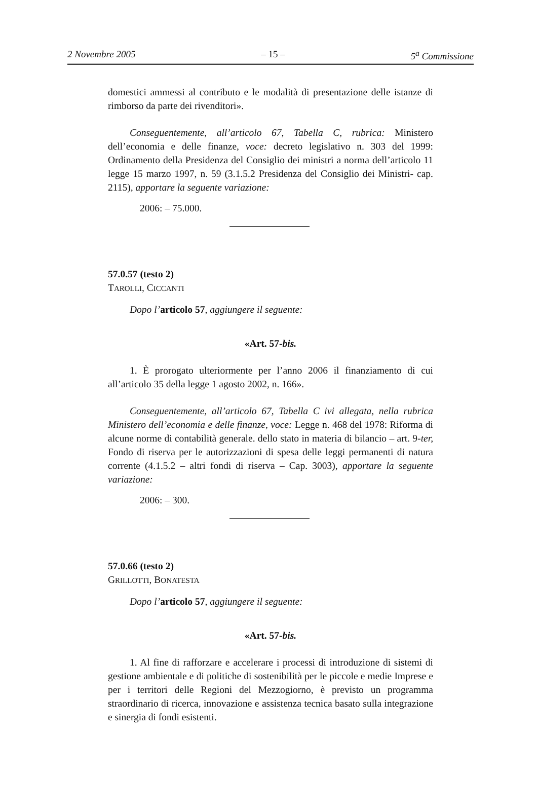2 Novembre 2005 – 15 – 5<sup>a</sup> Commissione
domestici ammessi al contributo e le modalità di presentazione delle istanze di rimborso da parte dei rivenditori».
Conseguentemente, all’articolo 67, Tabella C, rubrica: Ministero dell’economia e delle finanze, voce: decreto legislativo n. 303 del 1999: Ordinamento della Presidenza del Consiglio dei ministri a norma dell’articolo 11 legge 15 marzo 1997, n. 59 (3.1.5.2 Presidenza del Consiglio dei Ministri- cap. 2115), apportare la seguente variazione:
2006: – 75.000.
57.0.57 (testo 2)
TAROLLI, CICCANTI
Dopo l’articolo 57, aggiungere il seguente:
«Art. 57-bis.
1. È prorogato ulteriormente per l’anno 2006 il finanziamento di cui all’articolo 35 della legge 1 agosto 2002, n. 166».
Conseguentemente, all’articolo 67, Tabella C ivi allegata, nella rubrica Ministero dell’economia e delle finanze, voce: Legge n. 468 del 1978: Riforma di alcune norme di contabilità generale. dello stato in materia di bilancio – art. 9-ter, Fondo di riserva per le autorizzazioni di spesa delle leggi permanenti di natura corrente (4.1.5.2 – altri fondi di riserva – Cap. 3003), apportare la seguente variazione:
2006: – 300.
57.0.66 (testo 2)
GRILLOTTI, BONATESTA
Dopo l’articolo 57, aggiungere il seguente:
«Art. 57-bis.
1. Al fine di rafforzare e accelerare i processi di introduzione di sistemi di gestione ambientale e di politiche di sostenibilità per le piccole e medie Imprese e per i territori delle Regioni del Mezzogiorno, è previsto un programma straordinario di ricerca, innovazione e assistenza tecnica basato sulla integrazione e sinergia di fondi esistenti.